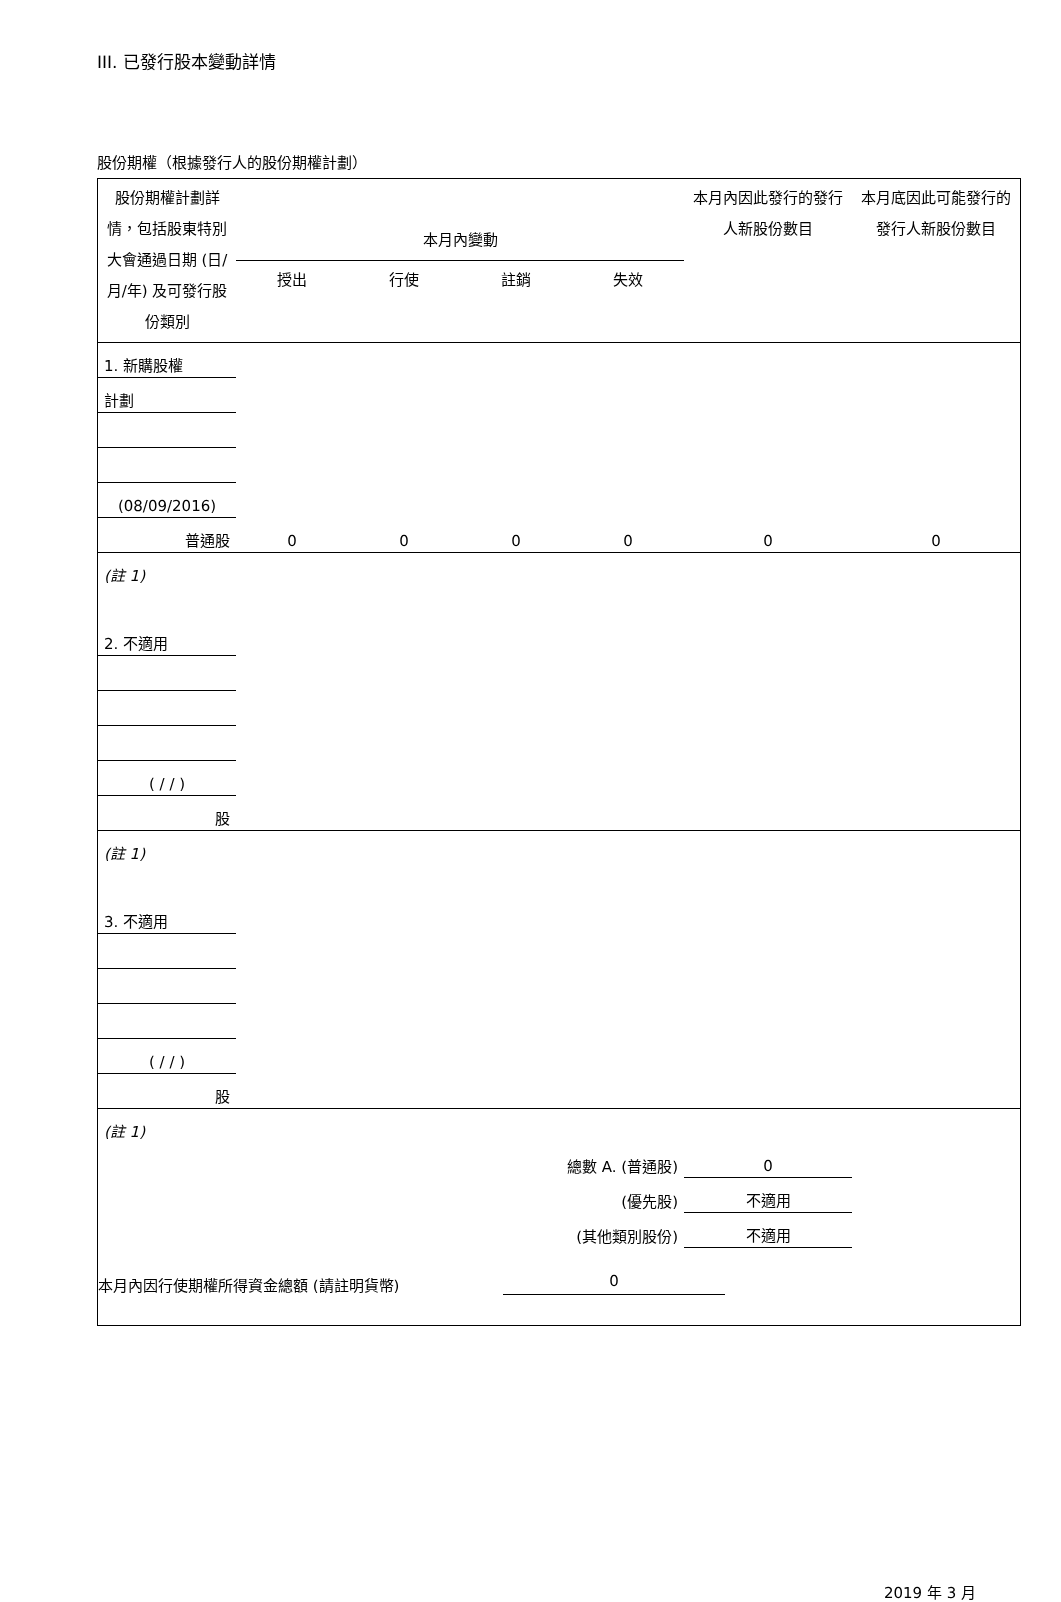III. 已發行股本變動詳情
股份期權（根據發行人的股份期權計劃）
| 股份期權計劃詳情，包括股東特別大會通過日期 (日/月/年) 及可發行股份類別 | 本月內變動 | | | | 本月內因此發行的發行人新股份數目 | 本月底因此可能發行的發行人新股份數目 |
| --- | --- | --- | --- | --- | --- | --- |
| | 授出 | 行使 | 註銷 | 失效 | | |
| 1. 新購股權 | | | | | | |
| 計劃 | | | | | | |
| (08/09/2016) | | | | | | |
| 普通股 | 0 | 0 | 0 | 0 | 0 | 0 |
| (註 1) | | | | | | |
| 2. 不適用 | | | | | | |
| ( / / ) | | | | | | |
| 股 | | | | | | |
| (註 1) | | | | | | |
| 3. 不適用 | | | | | | |
| ( / / ) | | | | | | |
| 股 | | | | | | |
| (註 1) | | | | | | |
| 總數 A. (普通股) | | | | | 0 | |
| (優先股) | | | | | 不適用 | |
| (其他類別股份) | | | | | 不適用 | |
本月內因行使期權所得資金總額 (請註明貨幣) 0
2019 年 3 月